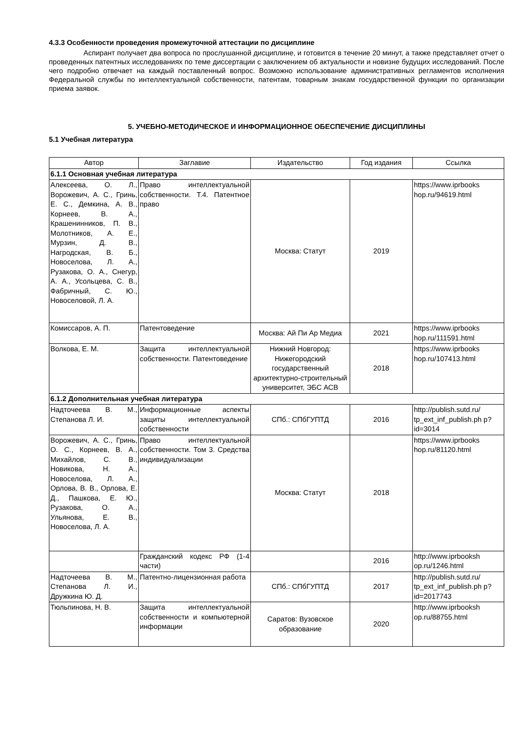4.3.3 Особенности проведения промежуточной аттестации по дисциплине
Аспирант получает два вопроса по прослушанной дисциплине, и готовится в течение 20 минут, а также представляет отчет о проведенных патентных исследованиях по теме диссертации с заключением об актуальности и новизне будущих исследований. После чего подробно отвечает на каждый поставленный вопрос. Возможно использование административных регламентов исполнения Федеральной службы по интеллектуальной собственности, патентам, товарным знакам государственной функции по организации приема заявок.
5. УЧЕБНО-МЕТОДИЧЕСКОЕ И ИНФОРМАЦИОННОЕ ОБЕСПЕЧЕНИЕ ДИСЦИПЛИНЫ
5.1 Учебная литература
| Автор | Заглавие | Издательство | Год издания | Ссылка |
| --- | --- | --- | --- | --- |
| 6.1.1 Основная учебная литература | | | | |
| Алексеева, О. Л., Ворожевич, А. С., Гринь, Е. С., Демкина, А. В., Корнеев, В. А., Крашенинников, П. В., Молотников, А. Е., Мурзин, Д. В., Нагродская, В. Б., Новоселова, Л. А., Рузакова, О. А., Снегур, А. А., Усольцева, С. В., Фабричный, С. Ю., Новоселовой, Л. А. | Право интеллектуальной собственности. Т.4. Патентное право | Москва: Статут | 2019 | https://www.iprbooks hop.ru/94619.html |
| Комиссаров, А. П. | Патентоведение | Москва: Ай Пи Ар Медиа | 2021 | https://www.iprbooks hop.ru/111591.html |
| Волкова, Е. М. | Защита интеллектуальной собственности. Патентоведение | Нижний Новгород: Нижегородский государственный архитектурно-строительный университет, ЭБС АСВ | 2018 | https://www.iprbooks hop.ru/107413.html |
| 6.1.2 Дополнительная учебная литература | | | | |
| Надточеева В. М., Степанова Л. И. | Информационные аспекты защиты интеллектуальной собственности | СПб.: СПбГУПТД | 2016 | http://publish.sutd.ru/ tp_ext_inf_publish.ph p?id=3014 |
| Ворожевич, А. С., Гринь, О. С., Корнеев, В. А., Михайлов, С. В., Новикова, Н. А., Новоселова, Л. А., Орлова, В. В., Орлова, Е. Д., Пашкова, Е. Ю., Рузакова, О. А., Ульянова, Е. В., Новоселова, Л. А. | Право интеллектуальной собственности. Том 3. Средства индивидуализации | Москва: Статут | 2018 | https://www.iprbooks hop.ru/81120.html |
| | Гражданский кодекс РФ (1-4 части) | | 2016 | http://www.iprbooksh op.ru/1246.html |
| Надточеева В. М., Степанова Л. И., Дружкина Ю. Д. | Патентно-лицензионная работа | СПб.: СПбГУПТД | 2017 | http://publish.sutd.ru/ tp_ext_inf_publish.ph p?id=2017743 |
| Тюльпинова, Н. В. | Защита интеллектуальной собственности и компьютерной информации | Саратов: Вузовское образование | 2020 | http://www.iprbooksh op.ru/88755.html |